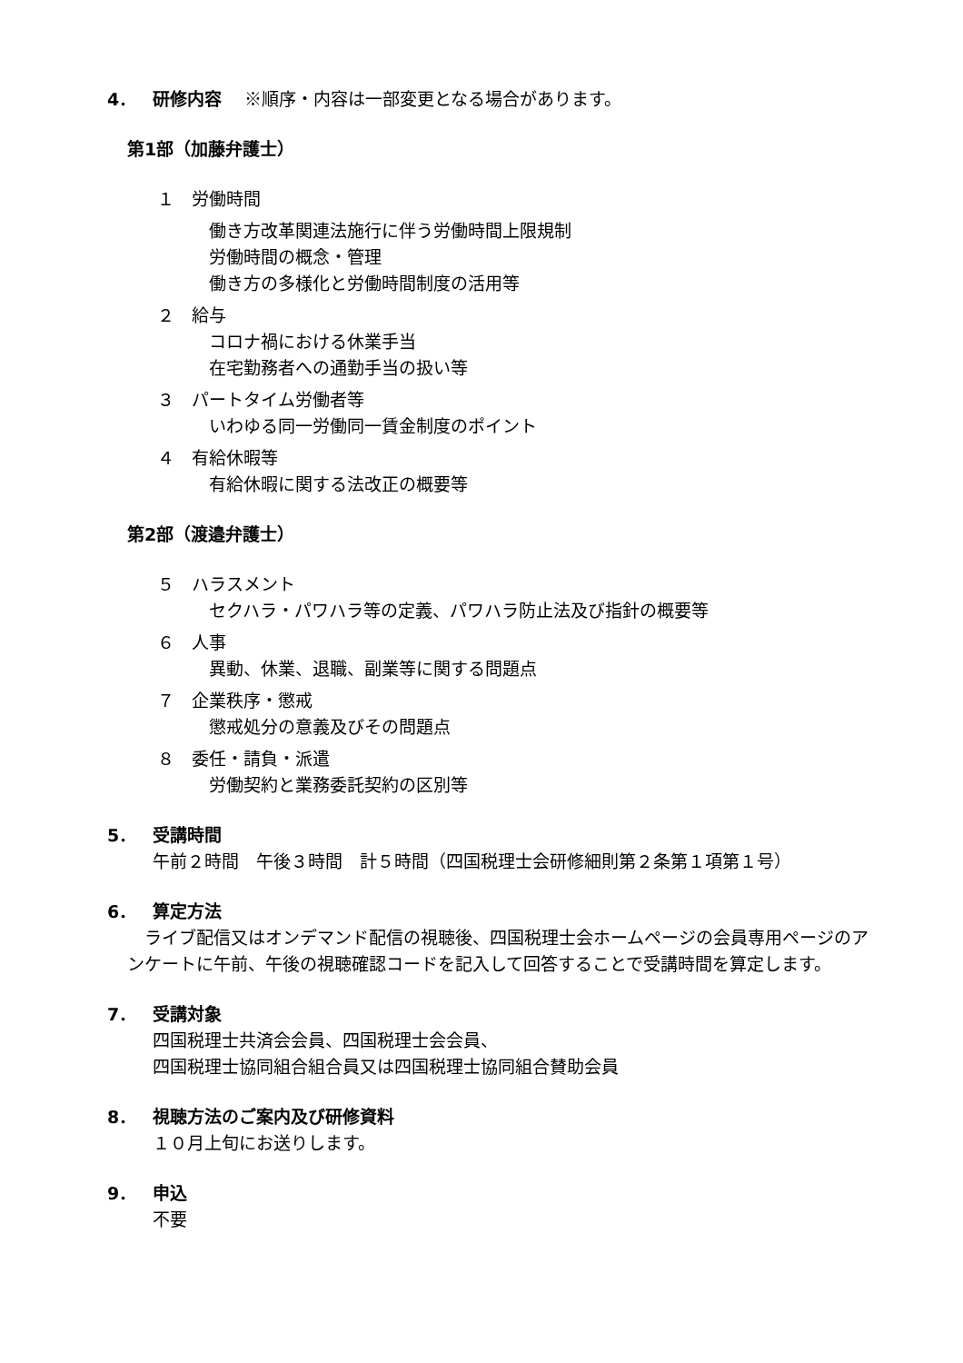4． 研修内容　 ※順序・内容は一部変更となる場合があります。
第1部（加藤弁護士）
１　労働時間
働き方改革関連法施行に伴う労働時間上限規制
労働時間の概念・管理
働き方の多様化と労働時間制度の活用等
２　給与
コロナ禍における休業手当
在宅勤務者への通勤手当の扱い等
３　パートタイム労働者等
いわゆる同一労働同一賃金制度のポイント
４　有給休暇等
有給休暇に関する法改正の概要等
第2部（渡邉弁護士）
５　ハラスメント
セクハラ・パワハラ等の定義、パワハラ防止法及び指針の概要等
６　人事
異動、休業、退職、副業等に関する問題点
７　企業秩序・懲戒
懲戒処分の意義及びその問題点
８　委任・請負・派遣
労働契約と業務委託契約の区別等
5． 受講時間
午前２時間　午後３時間　計５時間（四国税理士会研修細則第２条第１項第１号）
6． 算定方法
　ライブ配信又はオンデマンド配信の視聴後、四国税理士会ホームページの会員専用ページのアンケートに午前、午後の視聴確認コードを記入して回答することで受講時間を算定します。
7． 受講対象
四国税理士共済会会員、四国税理士会会員、
四国税理士協同組合組合員又は四国税理士協同組合賛助会員
8． 視聴方法のご案内及び研修資料
１０月上旬にお送りします。
9． 申込
不要